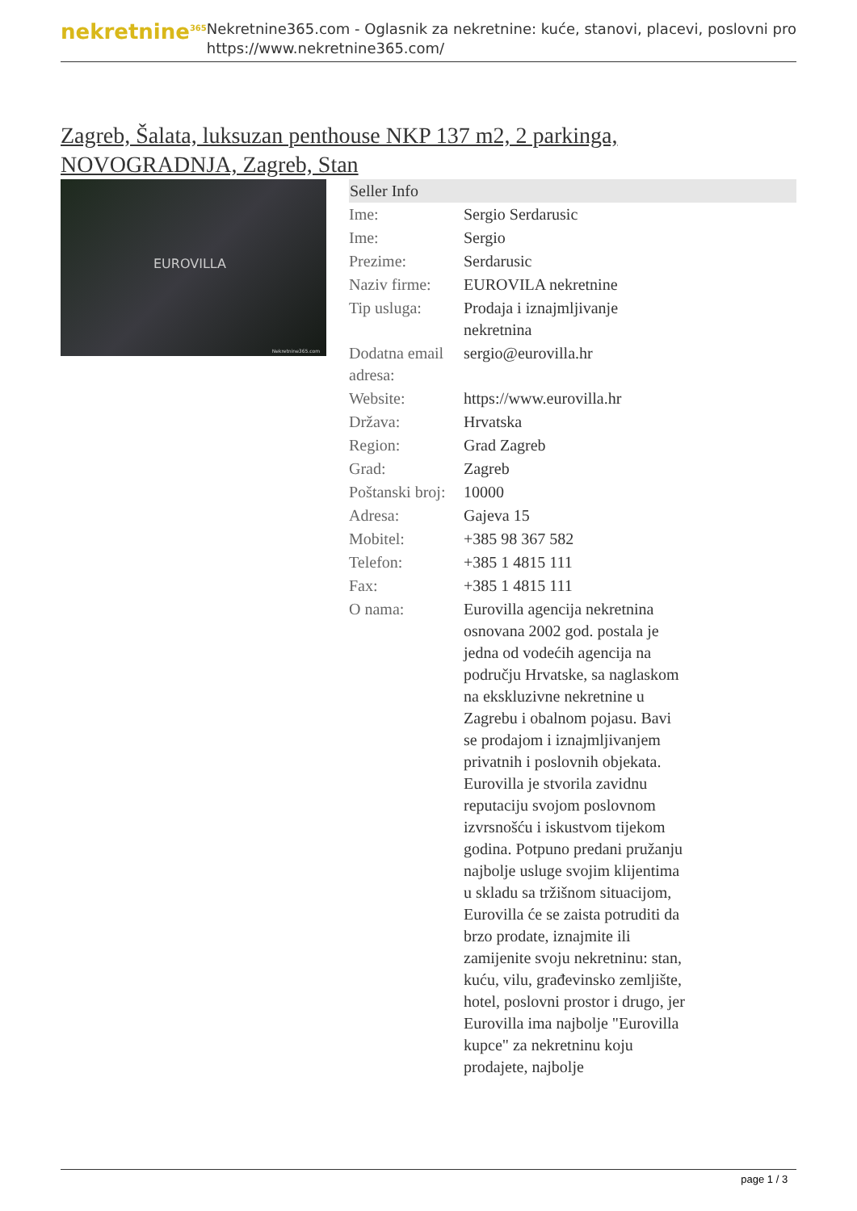nekretnine<sup>365</sup>
Nekretnine365.com - Oglasnik za nekretnine: kuće, stanovi, placevi, poslovni pro
https://www.nekretnine365.com/
Zagreb, Šalata, luksuzan penthouse NKP 137 m2, 2 parkinga, NOVOGRADNJA, Zagreb, Stan
EUROVILLA
Nekretnine365.com
| Seller Info | |
| --- | --- |
| Ime: | Sergio Serdarusic |
| Ime: | Sergio |
| Prezime: | Serdarusic |
| Naziv firme: | EUROVILA nekretnine |
| Tip usluga: | Prodaja i iznajmljivanje nekretnina |
| Dodatna email adresa: | sergio@eurovilla.hr |
| Website: | https://www.eurovilla.hr |
| Država: | Hrvatska |
| Region: | Grad Zagreb |
| Grad: | Zagreb |
| Poštanski broj: | 10000 |
| Adresa: | Gajeva 15 |
| Mobitel: | +385 98 367 582 |
| Telefon: | +385 1 4815 111 |
| Fax: | +385 1 4815 111 |
| O nama: | Eurovilla agencija nekretnina osnovana 2002 god. postala je jedna od vodećih agencija na području Hrvatske, sa naglaskom na ekskluzivne nekretnine u Zagrebu i obalnom pojasu. Bavi se prodajom i iznajmljivanjem privatnih i poslovnih objekata. Eurovilla je stvorila zavidnu reputaciju svojom poslovnom izvrsnošću i iskustvom tijekom godina. Potpuno predani pružanju najbolje usluge svojim klijentima u skladu sa tržišnom situacijom, Eurovilla će se zaista potruditi da brzo prodate, iznajmite ili zamijenite svoju nekretninu: stan, kuću, vilu, građevinsko zemljište, hotel, poslovni prostor i drugo, jer Eurovilla ima najbolje "Eurovilla kupce" za nekretninu koju prodajete, najbolje |
page 1 / 3